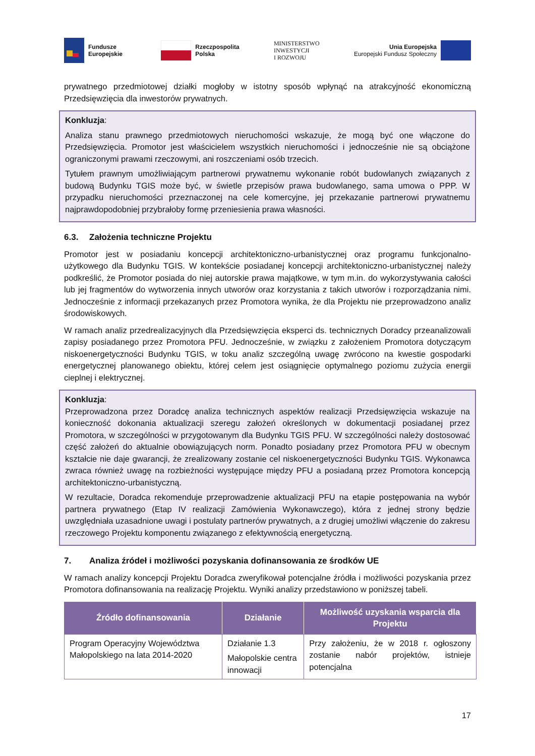Fundusze
Europejskie
Rzeczpospolita
Polska
MINISTERSTWO
INWESTYCJI
I ROZWOJU
Unia Europejska
Europejski Fundusz Społeczny
prywatnego przedmiotowej działki mogłoby w istotny sposób wpłynąć na atrakcyjność ekonomiczną Przedsięwzięcia dla inwestorów prywatnych.
Konkluzja:
Analiza stanu prawnego przedmiotowych nieruchomości wskazuje, że mogą być one włączone do Przedsięwzięcia. Promotor jest właścicielem wszystkich nieruchomości i jednocześnie nie są obciążone ograniczonymi prawami rzeczowymi, ani roszczeniami osób trzecich.
Tytułem prawnym umożliwiającym partnerowi prywatnemu wykonanie robót budowlanych związanych z budową Budynku TGIS może być, w świetle przepisów prawa budowlanego, sama umowa o PPP. W przypadku nieruchomości przeznaczonej na cele komercyjne, jej przekazanie partnerowi prywatnemu najprawdopodobniej przybrałoby formę przeniesienia prawa własności.
6.3. Założenia techniczne Projektu
Promotor jest w posiadaniu koncepcji architektoniczno-urbanistycznej oraz programu funkcjonalno-użytkowego dla Budynku TGIS. W kontekście posiadanej koncepcji architektoniczno-urbanistycznej należy podkreślić, że Promotor posiada do niej autorskie prawa majątkowe, w tym m.in. do wykorzystywania całości lub jej fragmentów do wytworzenia innych utworów oraz korzystania z takich utworów i rozporządzania nimi. Jednocześnie z informacji przekazanych przez Promotora wynika, że dla Projektu nie przeprowadzono analiz środowiskowych.
W ramach analiz przedrealizacyjnych dla Przedsięwzięcia eksperci ds. technicznych Doradcy przeanalizowali zapisy posiadanego przez Promotora PFU. Jednocześnie, w związku z założeniem Promotora dotyczącym niskoenergetyczności Budynku TGIS, w toku analiz szczególną uwagę zwrócono na kwestie gospodarki energetycznej planowanego obiektu, której celem jest osiągnięcie optymalnego poziomu zużycia energii cieplnej i elektrycznej.
Konkluzja:
Przeprowadzona przez Doradcę analiza technicznych aspektów realizacji Przedsięwzięcia wskazuje na konieczność dokonania aktualizacji szeregu założeń określonych w dokumentacji posiadanej przez Promotora, w szczególności w przygotowanym dla Budynku TGIS PFU. W szczególności należy dostosować część założeń do aktualnie obowiązujących norm. Ponadto posiadany przez Promotora PFU w obecnym kształcie nie daje gwarancji, że zrealizowany zostanie cel niskoenergetyczności Budynku TGIS. Wykonawca zwraca również uwagę na rozbieżności występujące między PFU a posiadaną przez Promotora koncepcją architektoniczno-urbanistyczną.
W rezultacie, Doradca rekomenduje przeprowadzenie aktualizacji PFU na etapie postępowania na wybór partnera prywatnego (Etap IV realizacji Zamówienia Wykonawczego), która z jednej strony będzie uwzględniała uzasadnione uwagi i postulaty partnerów prywatnych, a z drugiej umożliwi włączenie do zakresu rzeczowego Projektu komponentu związanego z efektywnością energetyczną.
7. Analiza źródeł i możliwości pozyskania dofinansowania ze środków UE
W ramach analizy koncepcji Projektu Doradca zweryfikował potencjalne źródła i możliwości pozyskania przez Promotora dofinansowania na realizację Projektu. Wyniki analizy przedstawiono w poniższej tabeli.
| Źródło dofinansowania | Działanie | Możliwość uzyskania wsparcia dla Projektu |
| --- | --- | --- |
| Program Operacyjny Województwa Małopolskiego na lata 2014-2020 | Działanie 1.3 Małopolskie centra innowacji | Przy założeniu, że w 2018 r. ogłoszony zostanie nabór projektów, istnieje potencjalna |
17